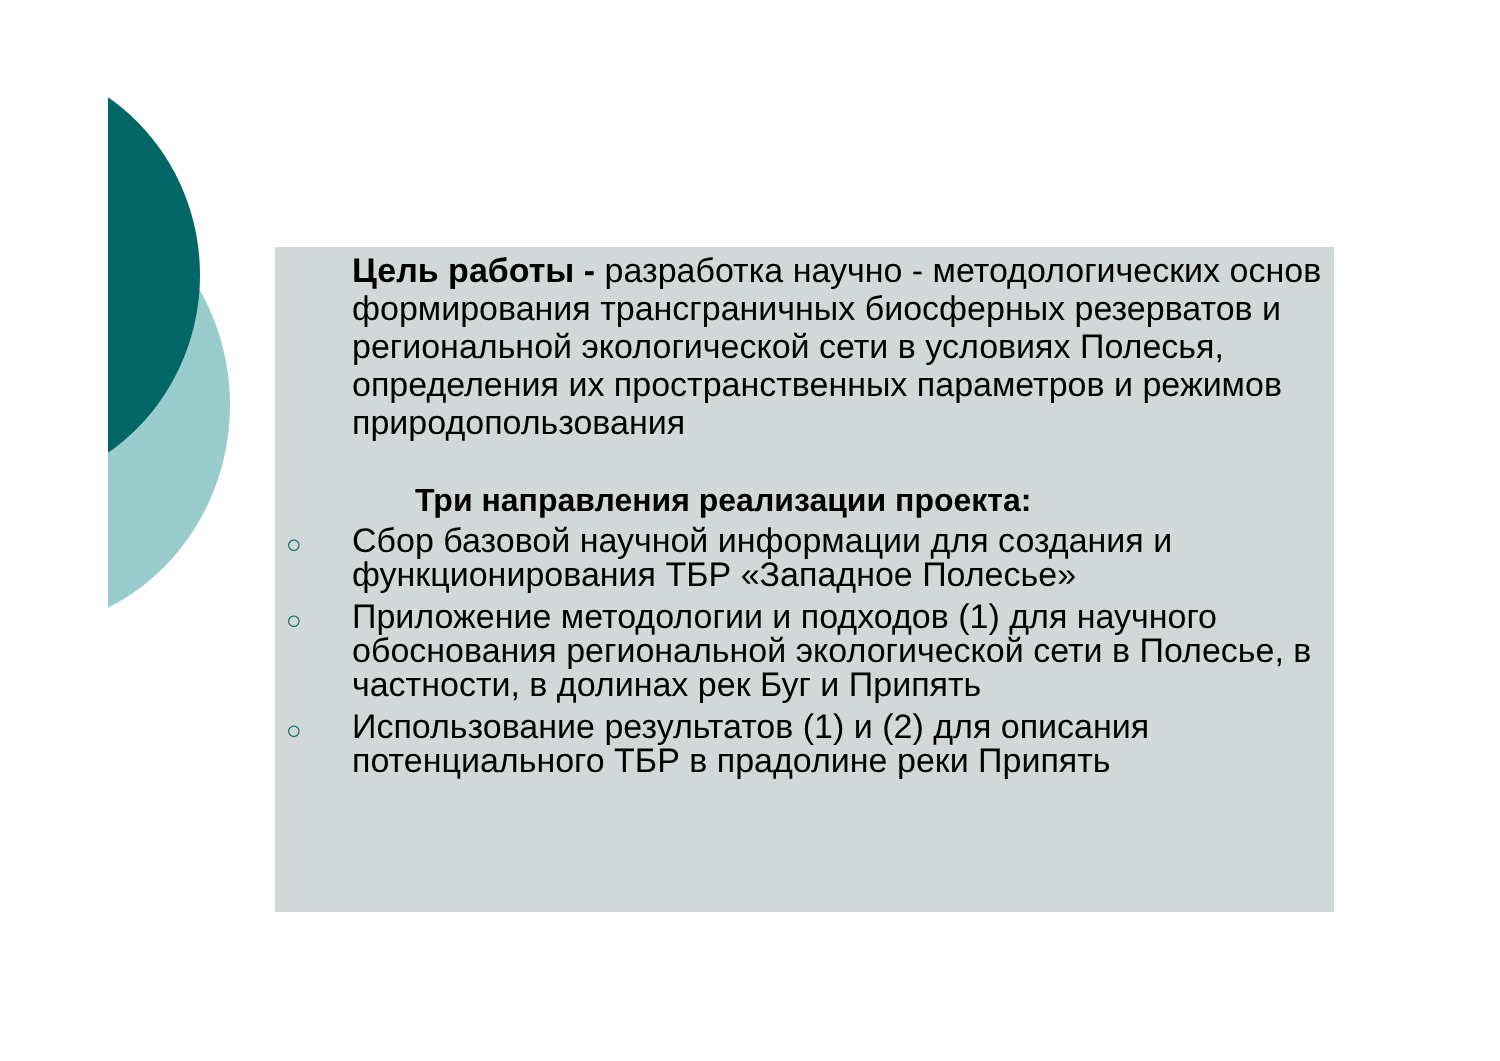Цель работы - разработка научно - методологических основ формирования трансграничных биосферных резерватов и региональной экологической сети в условиях Полесья, определения их пространственных параметров и режимов природопользования
Три направления реализации проекта:
○ Сбор базовой научной информации для создания и функционирования ТБР «Западное Полесье»
○ Приложение методологии и подходов (1) для научного обоснования региональной экологической сети в Полесье, в частности, в долинах рек Буг и Припять
○ Использование результатов (1) и (2) для описания потенциального ТБР в прадолине реки Припять